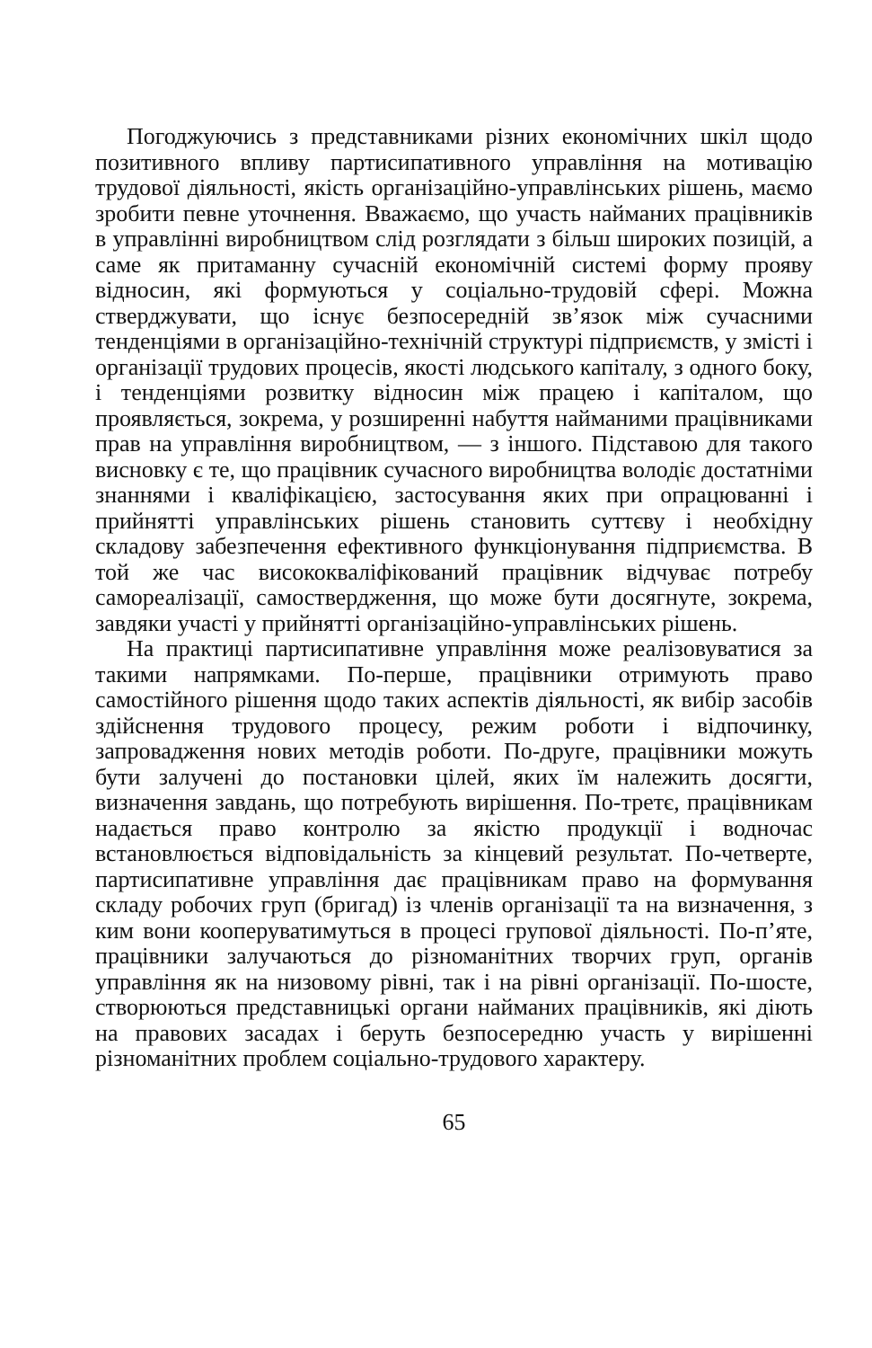Погоджуючись з представниками різних економічних шкіл щодо позитивного впливу партисипативного управління на мотивацію трудової діяльності, якість організаційно-управлінських рішень, маємо зробити певне уточнення. Вважаємо, що участь найманих працівників в управлінні виробництвом слід розглядати з більш широких позицій, а саме як притаманну сучасній економічній системі форму прояву відносин, які формуються у соціально-трудовій сфері. Можна стверджувати, що існує безпосередній зв’язок між сучасними тенденціями в організаційно-технічній структурі підприємств, у змісті і організації трудових процесів, якості людського капіталу, з одного боку, і тенденціями розвитку відносин між працею і капіталом, що проявляється, зокрема, у розширенні набуття найманими працівниками прав на управління виробництвом, — з іншого. Підставою для такого висновку є те, що працівник сучасного виробництва володіє достатніми знаннями і кваліфікацією, застосування яких при опрацюванні і прийнятті управлінських рішень становить суттєву і необхідну складову забезпечення ефективного функціонування підприємства. В той же час висококваліфікований працівник відчуває потребу самореалізації, самоствердження, що може бути досягнуте, зокрема, завдяки участі у прийнятті організаційно-управлінських рішень.
На практиці партисипативне управління може реалізовуватися за такими напрямками. По-перше, працівники отримують право самостійного рішення щодо таких аспектів діяльності, як вибір засобів здійснення трудового процесу, режим роботи і відпочинку, запровадження нових методів роботи. По-друге, працівники можуть бути залучені до постановки цілей, яких їм належить досягти, визначення завдань, що потребують вирішення. По-третє, працівникам надається право контролю за якістю продукції і водночас встановлюється відповідальність за кінцевий результат. По-четверте, партисипативне управління дає працівникам право на формування складу робочих груп (бригад) із членів організації та на визначення, з ким вони кооперуватимуться в процесі групової діяльності. По-п’яте, працівники залучаються до різноманітних творчих груп, органів управління як на низовому рівні, так і на рівні організації. По-шосте, створюються представницькі органи найманих працівників, які діють на правових засадах і беруть безпосередню участь у вирішенні різноманітних проблем соціально-трудового характеру.
65